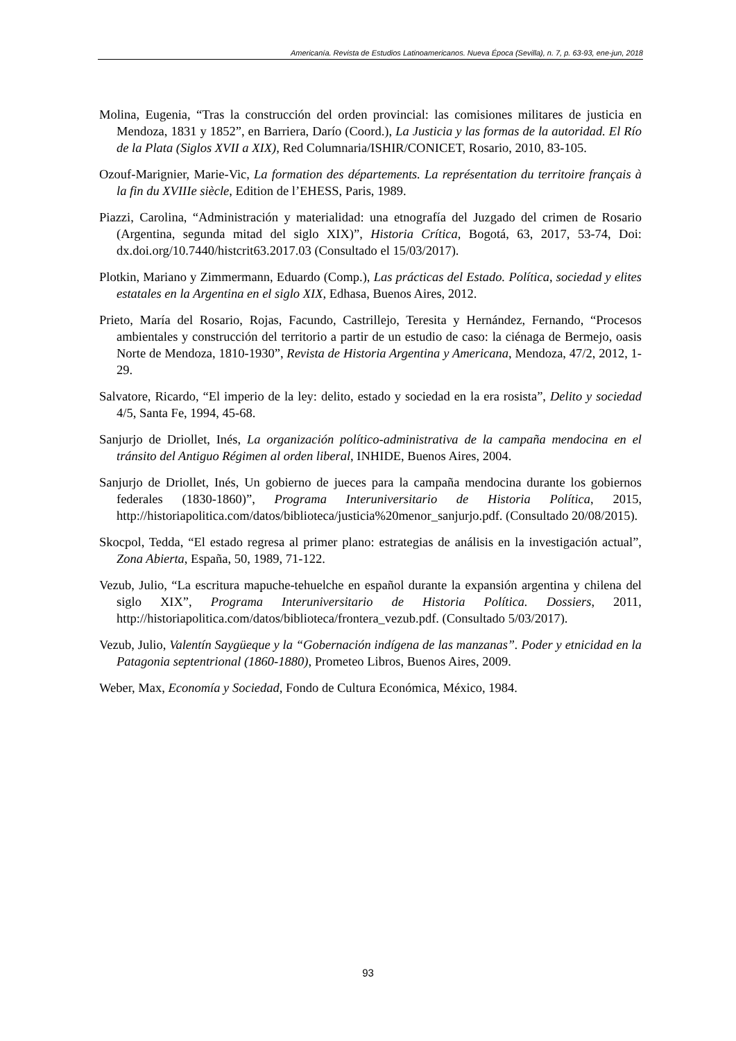Americanía. Revista de Estudios Latinoamericanos. Nueva Época (Sevilla), n. 7, p. 63-93, ene-jun, 2018
Molina, Eugenia, “Tras la construcción del orden provincial: las comisiones militares de justicia en Mendoza, 1831 y 1852”, en Barriera, Darío (Coord.), La Justicia y las formas de la autoridad. El Río de la Plata (Siglos XVII a XIX), Red Columnaria/ISHIR/CONICET, Rosario, 2010, 83-105.
Ozouf-Marignier, Marie-Vic, La formation des départements. La représentation du territoire français à la fin du XVIIIe siècle, Edition de l’EHESS, Paris, 1989.
Piazzi, Carolina, “Administración y materialidad: una etnografía del Juzgado del crimen de Rosario (Argentina, segunda mitad del siglo XIX)”, Historia Crítica, Bogotá, 63, 2017, 53-74, Doi: dx.doi.org/10.7440/histcrit63.2017.03 (Consultado el 15/03/2017).
Plotkin, Mariano y Zimmermann, Eduardo (Comp.), Las prácticas del Estado. Política, sociedad y elites estatales en la Argentina en el siglo XIX, Edhasa, Buenos Aires, 2012.
Prieto, María del Rosario, Rojas, Facundo, Castrillejo, Teresita y Hernández, Fernando, “Procesos ambientales y construcción del territorio a partir de un estudio de caso: la ciénaga de Bermejo, oasis Norte de Mendoza, 1810-1930”, Revista de Historia Argentina y Americana, Mendoza, 47/2, 2012, 1-29.
Salvatore, Ricardo, “El imperio de la ley: delito, estado y sociedad en la era rosista”, Delito y sociedad 4/5, Santa Fe, 1994, 45-68.
Sanjurjo de Driollet, Inés, La organización político-administrativa de la campaña mendocina en el tránsito del Antiguo Régimen al orden liberal, INHIDE, Buenos Aires, 2004.
Sanjurjo de Driollet, Inés, Un gobierno de jueces para la campaña mendocina durante los gobiernos federales (1830-1860)”, Programa Interuniversitario de Historia Política, 2015, http://historiapolitica.com/datos/biblioteca/justicia%20menor_sanjurjo.pdf. (Consultado 20/08/2015).
Skocpol, Tedda, “El estado regresa al primer plano: estrategias de análisis en la investigación actual”, Zona Abierta, España, 50, 1989, 71-122.
Vezub, Julio, “La escritura mapuche-tehuelche en español durante la expansión argentina y chilena del siglo XIX”, Programa Interuniversitario de Historia Política. Dossiers, 2011, http://historiapolitica.com/datos/biblioteca/frontera_vezub.pdf. (Consultado 5/03/2017).
Vezub, Julio, Valentín Saygüeque y la “Gobernación indígena de las manzanas”. Poder y etnicidad en la Patagonia septentrional (1860-1880), Prometeo Libros, Buenos Aires, 2009.
Weber, Max, Economía y Sociedad, Fondo de Cultura Económica, México, 1984.
93